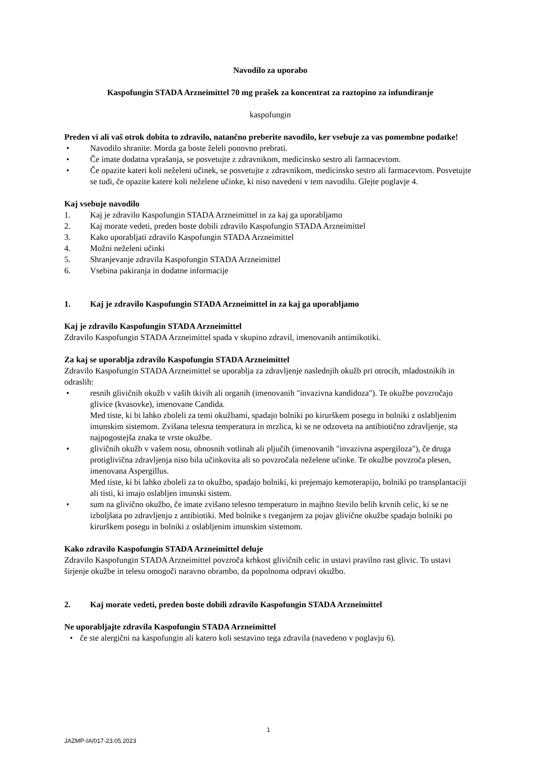Navodilo za uporabo
Kaspofungin STADA Arzneimittel 70 mg prašek za koncentrat za raztopino za infundiranje
kaspofungin
Preden vi ali vaš otrok dobita to zdravilo, natančno preberite navodilo, ker vsebuje za vas pomembne podatke!
• Navodilo shranite. Morda ga boste želeli ponovno prebrati.
• Če imate dodatna vprašanja, se posvetujte z zdravnikom, medicinsko sestro ali farmacevtom.
• Če opazite kateri koli neželeni učinek, se posvetujte z zdravnikom, medicinsko sestro ali farmacevtom. Posvetujte se tudi, če opazite katere koli neželene učinke, ki niso navedeni v tem navodilu. Glejte poglavje 4.
Kaj vsebuje navodilo
1. Kaj je zdravilo Kaspofungin STADA Arzneimittel in za kaj ga uporabljamo
2. Kaj morate vedeti, preden boste dobili zdravilo Kaspofungin STADA Arzneimittel
3. Kako uporabljati zdravilo Kaspofungin STADA Arzneimittel
4. Možni neželeni učinki
5. Shranjevanje zdravila Kaspofungin STADA Arzneimittel
6. Vsebina pakiranja in dodatne informacije
1. Kaj je zdravilo Kaspofungin STADA Arzneimittel in za kaj ga uporabljamo
Kaj je zdravilo Kaspofungin STADA Arzneimittel
Zdravilo Kaspofungin STADA Arzneimittel spada v skupino zdravil, imenovanih antimikotiki.
Za kaj se uporablja zdravilo Kaspofungin STADA Arzneimittel
Zdravilo Kaspofungin STADA Arzneimittel se uporablja za zdravljenje naslednjih okužb pri otrocih, mladostnikih in odraslih:
• resnih glivičnih okužb v vaših tkivih ali organih (imenovanih "invazivna kandidoza"). Te okužbe povzročajo glivice (kvasovke), imenovane Candida.
Med tiste, ki bi lahko zboleli za temi okužbami, spadajo bolniki po kirurškem posegu in bolniki z oslabljenim imunskim sistemom. Zvišana telesna temperatura in mrzlica, ki se ne odzoveta na antibiotično zdravljenje, sta najpogostejša znaka te vrste okužbe.
• glivičnih okužb v vašem nosu, obnosnih votlinah ali pljučih (imenovanih "invazivna aspergiloza"), če druga protiglivična zdravljenja niso bila učinkovita ali so povzročala neželene učinke. Te okužbe povzroča plesen, imenovana Aspergillus.
Med tiste, ki bi lahko zboleli za to okužbo, spadajo bolniki, ki prejemajo kemoterapijo, bolniki po transplantaciji ali tisti, ki imajo oslabljen imunski sistem.
• sum na glivično okužbo, če imate zvišano telesno temperaturo in majhno število belih krvnih celic, ki se ne izboljšata po zdravljenju z antibiotiki. Med bolnike s tveganjem za pojav glivične okužbe spadajo bolniki po kirurškem posegu in bolniki z oslabljenim imunskim sistemom.
Kako zdravilo Kaspofungin STADA Arzneimittel deluje
Zdravilo Kaspofungin STADA Arzneimittel povzroča krhkost glivičnih celic in ustavi pravilno rast glivic. To ustavi širjenje okužbe in telesu omogoči naravno obrambo, da popolnoma odpravi okužbo.
2. Kaj morate vedeti, preden boste dobili zdravilo Kaspofungin STADA Arzneimittel
Ne uporabljajte zdravila Kaspofungin STADA Arzneimittel
• če ste alergični na kaspofungin ali katero koli sestavino tega zdravila (navedeno v poglavju 6).
1
JAZMP-IA/017-23.05.2023